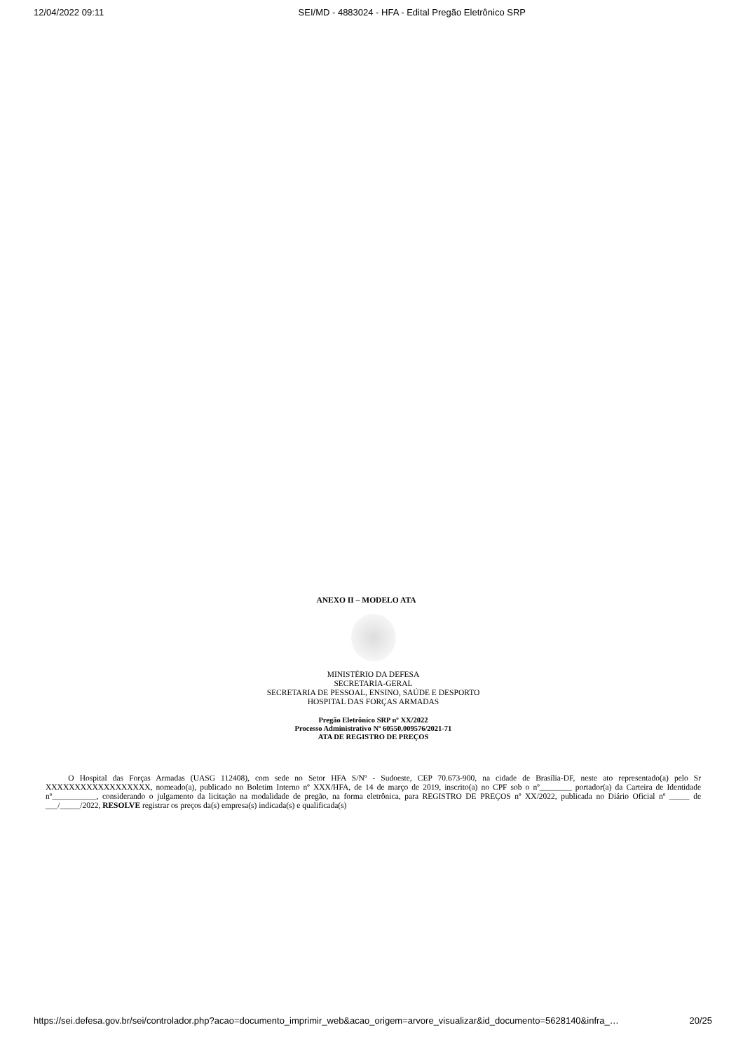12/04/2022 09:11 SEI/MD - 4883024 - HFA - Edital Pregão Eletrônico SRP
ANEXO II – MODELO ATA
MINISTÉRIO DA DEFESA
SECRETARIA-GERAL
SECRETARIA DE PESSOAL, ENSINO, SAÚDE E DESPORTO
HOSPITAL DAS FORÇAS ARMADAS
Pregão Eletrônico SRP nº XX/2022
Processo Administrativo Nº 60550.009576/2021-71
ATA DE REGISTRO DE PREÇOS
O Hospital das Forças Armadas (UASG 112408), com sede no Setor HFA S/Nº - Sudoeste, CEP 70.673-900, na cidade de Brasília-DF, neste ato representado(a) pelo Sr XXXXXXXXXXXXXXXXXX, nomeado(a), publicado no Boletim Interno nº XXX/HFA, de 14 de março de 2019, inscrito(a) no CPF sob o nº________ portador(a) da Carteira de Identidade nº___________, considerando o julgamento da licitação na modalidade de pregão, na forma eletrônica, para REGISTRO DE PREÇOS nº XX/2022, publicada no Diário Oficial nº _____ de ___/_____/2022, RESOLVE registrar os preços da(s) empresa(s) indicada(s) e qualificada(s)
https://sei.defesa.gov.br/sei/controlador.php?acao=documento_imprimir_web&acao_origem=arvore_visualizar&id_documento=5628140&infra_… 20/25